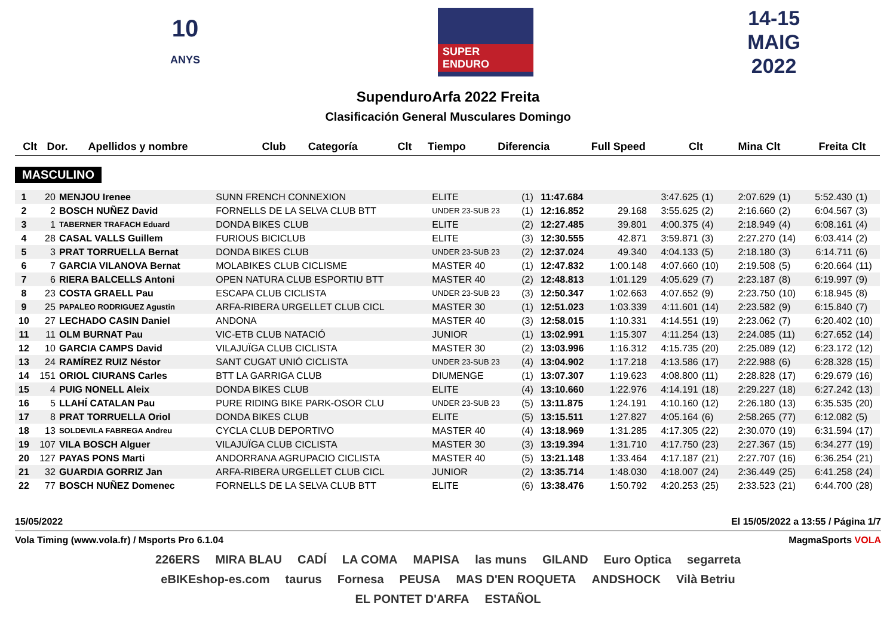10
ANYS
SUPER ENDURO
14-15
MAIG
2022
SupenduroArfa 2022 Freita
Clasificación General Musculares Domingo
| Clt | Dor. | Apellidos y nombre | Club | Categoría | Clt | Tiempo | Diferencia | Full Speed | Clt | Mina | Clt | Freita | Clt |
| --- | --- | --- | --- | --- | --- | --- | --- | --- | --- | --- | --- | --- | --- |
MASCULINO
| 1 | 20 | MENJOU Irenee | SUNN FRENCH CONNEXION | ELITE | (1) | 11:47.684 | | 3:47.625 | (1) | 2:07.629 | (1) | 5:52.430 | (1) |
| 2 | 2 | BOSCH NUÑEZ David | FORNELLS DE LA SELVA CLUB BTT | UNDER 23-SUB 23 | (1) | 12:16.852 | 29.168 | 3:55.625 | (2) | 2:16.660 | (2) | 6:04.567 | (3) |
| 3 | 1 | TABERNER TRAFACH Eduard | DONDA BIKES CLUB | ELITE | (2) | 12:27.485 | 39.801 | 4:00.375 | (4) | 2:18.949 | (4) | 6:08.161 | (4) |
| 4 | 28 | CASAL VALLS Guillem | FURIOUS BICICLUB | ELITE | (3) | 12:30.555 | 42.871 | 3:59.871 | (3) | 2:27.270 | (14) | 6:03.414 | (2) |
| 5 | 3 | PRAT TORRUELLA Bernat | DONDA BIKES CLUB | UNDER 23-SUB 23 | (2) | 12:37.024 | 49.340 | 4:04.133 | (5) | 2:18.180 | (3) | 6:14.711 | (6) |
| 6 | 7 | GARCIA VILANOVA Bernat | MOLABIKES CLUB CICLISME | MASTER 40 | (1) | 12:47.832 | 1:00.148 | 4:07.660 | (10) | 2:19.508 | (5) | 6:20.664 | (11) |
| 7 | 6 | RIERA BALCELLS Antoni | OPEN NATURA CLUB ESPORTIU BTT | MASTER 40 | (2) | 12:48.813 | 1:01.129 | 4:05.629 | (7) | 2:23.187 | (8) | 6:19.997 | (9) |
| 8 | 23 | COSTA GRAELL Pau | ESCAPA CLUB CICLISTA | UNDER 23-SUB 23 | (3) | 12:50.347 | 1:02.663 | 4:07.652 | (9) | 2:23.750 | (10) | 6:18.945 | (8) |
| 9 | 25 | PAPALEO RODRIGUEZ Agustin | ARFA-RIBERA URGELLET CLUB CICL | MASTER 30 | (1) | 12:51.023 | 1:03.339 | 4:11.601 | (14) | 2:23.582 | (9) | 6:15.840 | (7) |
| 10 | 27 | LECHADO CASIN Daniel | ANDONA | MASTER 40 | (3) | 12:58.015 | 1:10.331 | 4:14.551 | (19) | 2:23.062 | (7) | 6:20.402 | (10) |
| 11 | 11 | OLM BURNAT Pau | VIC-ETB CLUB NATACIÓ | JUNIOR | (1) | 13:02.991 | 1:15.307 | 4:11.254 | (13) | 2:24.085 | (11) | 6:27.652 | (14) |
| 12 | 10 | GARCIA CAMPS David | VILAJUÏGA CLUB CICLISTA | MASTER 30 | (2) | 13:03.996 | 1:16.312 | 4:15.735 | (20) | 2:25.089 | (12) | 6:23.172 | (12) |
| 13 | 24 | RAMÍREZ RUIZ Néstor | SANT CUGAT UNIÓ CICLISTA | UNDER 23-SUB 23 | (4) | 13:04.902 | 1:17.218 | 4:13.586 | (17) | 2:22.988 | (6) | 6:28.328 | (15) |
| 14 | 151 | ORIOL CIURANS Carles | BTT LA GARRIGA CLUB | DIUMENGE | (1) | 13:07.307 | 1:19.623 | 4:08.800 | (11) | 2:28.828 | (17) | 6:29.679 | (16) |
| 15 | 4 | PUIG NONELL Aleix | DONDA BIKES CLUB | ELITE | (4) | 13:10.660 | 1:22.976 | 4:14.191 | (18) | 2:29.227 | (18) | 6:27.242 | (13) |
| 16 | 5 | LLAHÍ CATALAN Pau | PURE RIDING BIKE PARK-OSOR CLU | UNDER 23-SUB 23 | (5) | 13:11.875 | 1:24.191 | 4:10.160 | (12) | 2:26.180 | (13) | 6:35.535 | (20) |
| 17 | 8 | PRAT TORRUELLA Oriol | DONDA BIKES CLUB | ELITE | (5) | 13:15.511 | 1:27.827 | 4:05.164 | (6) | 2:58.265 | (77) | 6:12.082 | (5) |
| 18 | 13 | SOLDEVILA FABREGA Andreu | CYCLA CLUB DEPORTIVO | MASTER 40 | (4) | 13:18.969 | 1:31.285 | 4:17.305 | (22) | 2:30.070 | (19) | 6:31.594 | (17) |
| 19 | 107 | VILA BOSCH Alguer | VILAJUÏGA CLUB CICLISTA | MASTER 30 | (3) | 13:19.394 | 1:31.710 | 4:17.750 | (23) | 2:27.367 | (15) | 6:34.277 | (19) |
| 20 | 127 | PAYAS PONS Marti | ANDORRANA AGRUPACIO CICLISTA | MASTER 40 | (5) | 13:21.148 | 1:33.464 | 4:17.187 | (21) | 2:27.707 | (16) | 6:36.254 | (21) |
| 21 | 32 | GUARDIA GORRIZ Jan | ARFA-RIBERA URGELLET CLUB CICL | JUNIOR | (2) | 13:35.714 | 1:48.030 | 4:18.007 | (24) | 2:36.449 | (25) | 6:41.258 | (24) |
| 22 | 77 | BOSCH NUÑEZ Domenec | FORNELLS DE LA SELVA CLUB BTT | ELITE | (6) | 13:38.476 | 1:50.792 | 4:20.253 | (25) | 2:33.523 | (21) | 6:44.700 | (28) |
15/05/2022 El 15/05/2022 a 13:55 / Página 1/7
Vola Timing (www.vola.fr) / Msports Pro 6.1.04 MagmaSports VOLA
226ERS MIRA BLAU CADÍ LA COMA MAPISA las muns GILAND Euro Optica segarreta eBIKEshop-es.com taurus Fornesa PEUSA MAS D'EN ROQUETA ANDSHOCK Vilà Betriu EL PONTET D'ARFA ESTAÑOL